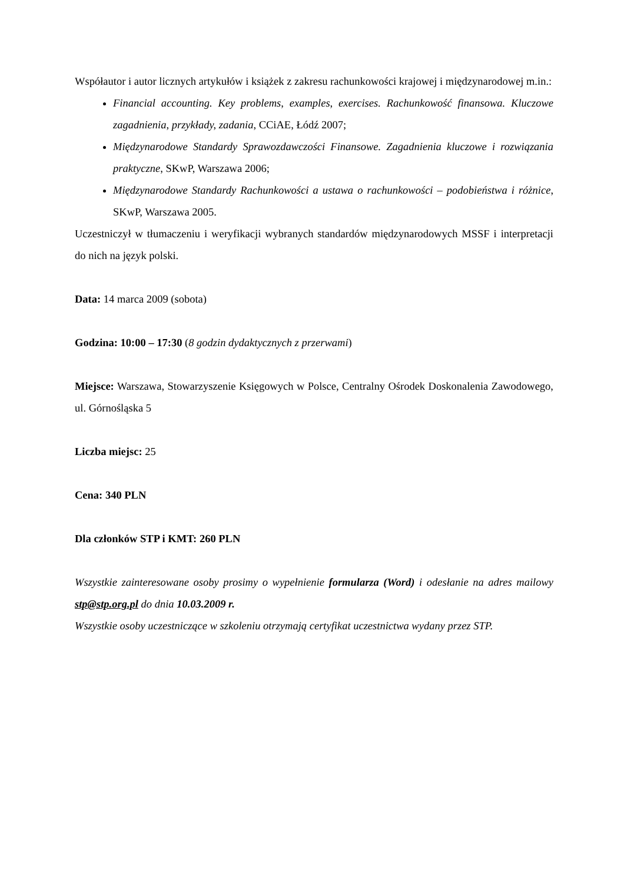Współautor i autor licznych artykułów i książek z zakresu rachunkowości krajowej i międzynarodowej m.in.:
Financial accounting. Key problems, examples, exercises. Rachunkowość finansowa. Kluczowe zagadnienia, przykłady, zadania, CCiAE, Łódź 2007;
Międzynarodowe Standardy Sprawozdawczości Finansowe. Zagadnienia kluczowe i rozwiązania praktyczne, SKwP, Warszawa 2006;
Międzynarodowe Standardy Rachunkowości a ustawa o rachunkowości – podobieństwa i różnice, SKwP, Warszawa 2005.
Uczestniczył w tłumaczeniu i weryfikacji wybranych standardów międzynarodowych MSSF i interpretacji do nich na język polski.
Data: 14 marca 2009 (sobota)
Godzina: 10:00 – 17:30 (8 godzin dydaktycznych z przerwami)
Miejsce: Warszawa, Stowarzyszenie Księgowych w Polsce, Centralny Ośrodek Doskonalenia Zawodowego, ul. Górnośląska 5
Liczba miejsc: 25
Cena: 340 PLN
Dla członków STP i KMT: 260 PLN
Wszystkie zainteresowane osoby prosimy o wypełnienie formularza (Word) i odesłanie na adres mailowy stp@stp.org.pl do dnia 10.03.2009 r.
Wszystkie osoby uczestniczące w szkoleniu otrzymają certyfikat uczestnictwa wydany przez STP.